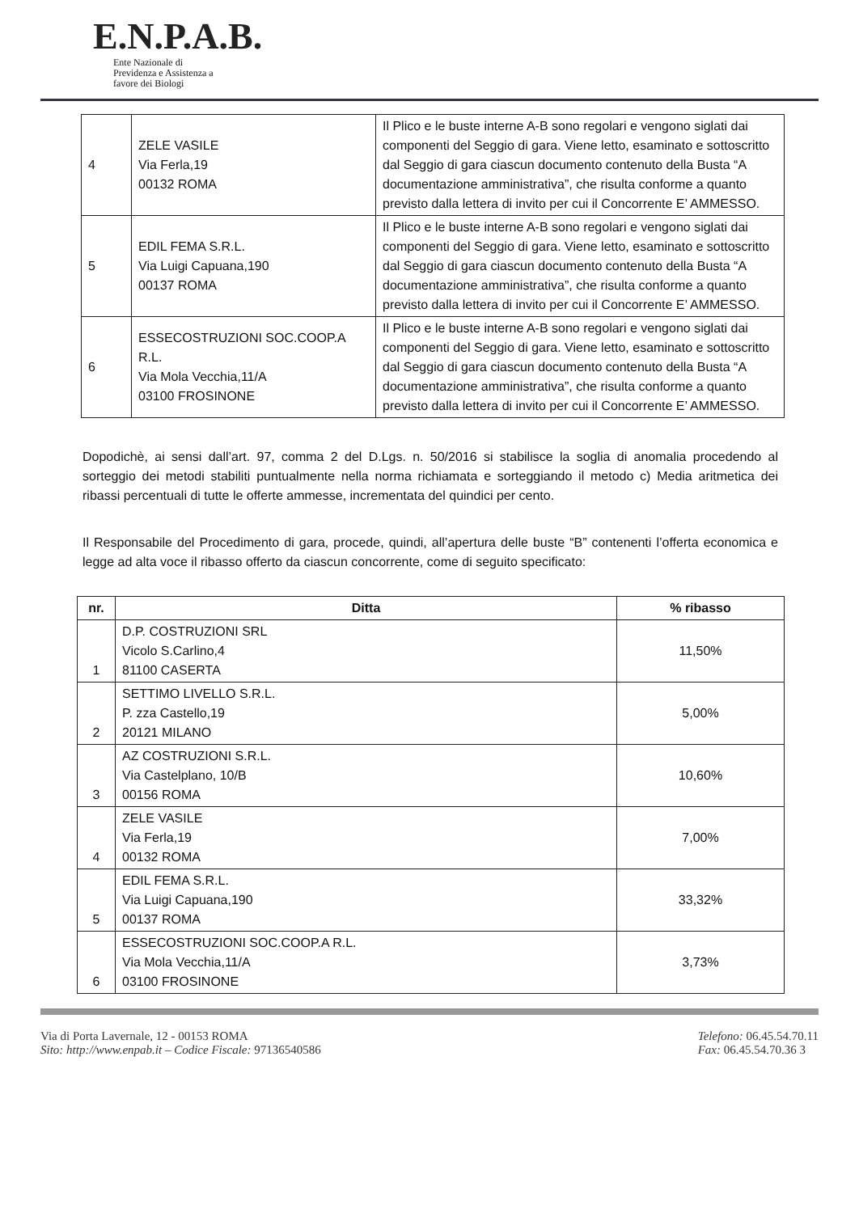E.N.P.A.B.
Ente Nazionale di
Previdenza e Assistenza a
favore dei Biologi
| 4 | ZELE VASILE Via Ferla,19 00132 ROMA | Il Plico e le buste interne A-B sono regolari e vengono siglati dai componenti del Seggio di gara. Viene letto, esaminato e sottoscritto dal Seggio di gara ciascun documento contenuto della Busta “A documentazione amministrativa”, che risulta conforme a quanto previsto dalla lettera di invito per cui il Concorrente E’ AMMESSO. |
| 5 | EDIL FEMA S.R.L. Via Luigi Capuana,190 00137 ROMA | Il Plico e le buste interne A-B sono regolari e vengono siglati dai componenti del Seggio di gara. Viene letto, esaminato e sottoscritto dal Seggio di gara ciascun documento contenuto della Busta “A documentazione amministrativa”, che risulta conforme a quanto previsto dalla lettera di invito per cui il Concorrente E’ AMMESSO. |
| 6 | ESSECOSTRUZIONI SOC.COOP.A R.L. Via Mola Vecchia,11/A 03100 FROSINONE | Il Plico e le buste interne A-B sono regolari e vengono siglati dai componenti del Seggio di gara. Viene letto, esaminato e sottoscritto dal Seggio di gara ciascun documento contenuto della Busta “A documentazione amministrativa”, che risulta conforme a quanto previsto dalla lettera di invito per cui il Concorrente E’ AMMESSO. |
Dopodichè, ai sensi dall’art. 97, comma 2 del D.Lgs. n. 50/2016 si stabilisce la soglia di anomalia procedendo al sorteggio dei metodi stabiliti puntualmente nella norma richiamata e sorteggiando il metodo c) Media aritmetica dei ribassi percentuali di tutte le offerte ammesse, incrementata del quindici per cento.
Il Responsabile del Procedimento di gara, procede, quindi, all’apertura delle buste “B” contenenti l’offerta economica e legge ad alta voce il ribasso offerto da ciascun concorrente, come di seguito specificato:
| nr. | Ditta | % ribasso |
| --- | --- | --- |
| 1 | D.P. COSTRUZIONI SRL Vicolo S.Carlino,4 81100 CASERTA | 11,50% |
| 2 | SETTIMO LIVELLO S.R.L. P. zza Castello,19 20121 MILANO | 5,00% |
| 3 | AZ COSTRUZIONI S.R.L. Via Castelplano, 10/B 00156 ROMA | 10,60% |
| 4 | ZELE VASILE Via Ferla,19 00132 ROMA | 7,00% |
| 5 | EDIL FEMA S.R.L. Via Luigi Capuana,190 00137 ROMA | 33,32% |
| 6 | ESSECOSTRUZIONI SOC.COOP.A R.L. Via Mola Vecchia,11/A 03100 FROSINONE | 3,73% |
Via di Porta Lavernale, 12 - 00153 ROMA
Sito: http://www.enpab.it – Codice Fiscale: 97136540586
Telefono: 06.45.54.70.11
Fax: 06.45.54.70.36 3